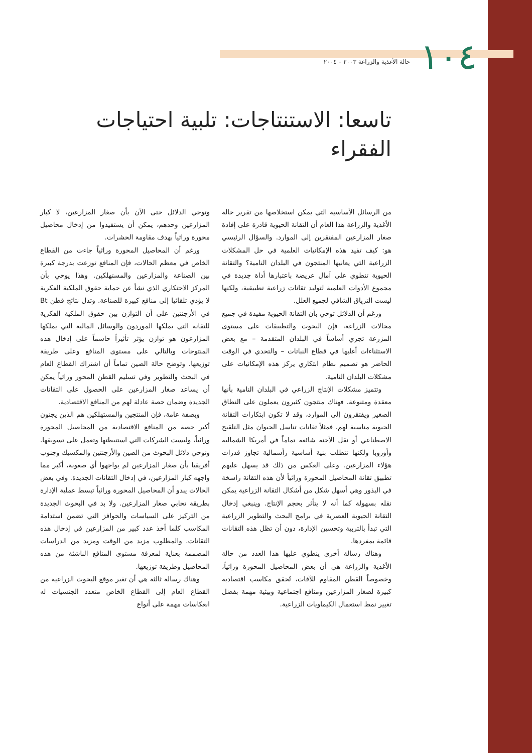١٠٤ حالة الأغذية والزراعة ٢٠٠٣ – ٢٠٠٤
تاسعا: الاستنتاجات: تلبية احتياجات الفقراء
من الرسائل الأساسية التي يمكن استخلاصها من تقرير حالة الأغذية والزراعة هذا العام أن التقانة الحيوية قادرة على إفادة صغار المزارعين المفتقرين إلى الموارد. والسؤال الرئيسي هو: كيف تفيد هذه الإمكانيات العلمية في حل المشكلات الزراعية التي يعانيها المنتجون في البلدان النامية؟ والتقانة الحيوية تنطوي على آمال عريضة باعتبارها أداة جديدة في مجموع الأدوات العلمية لتوليد تقانات زراعية تطبيقية، ولكنها ليست الترياق الشافي لجميع العلل.
ورغم أن الدلائل توحي بأن التقانة الحيوية مفيدة في جميع مجالات الزراعة، فإن البحوث والتطبيقات على مستوى المزرعة تجري أساساً في البلدان المتقدمة – مع بعض الاستثناءات أغلبها في قطاع النباتات – والتحدي في الوقت الحاضر هو تصميم نظام ابتكاري يركز هذه الإمكانيات على مشكلات البلدان النامية.
وتتميز مشكلات الإنتاج الزراعي في البلدان النامية بأنها معقدة ومتنوعة. فهناك منتجون كثيرون يعملون على النطاق الصغير ويفتقرون إلى الموارد، وقد لا تكون ابتكارات التقانة الحيوية مناسبة لهم. فمثلاً تقانات تناسل الحيوان مثل التلقيح الاصطناعي أو نقل الأجنة شائعة تماماً في أمريكا الشمالية وأوروبا ولكنها تتطلب بنية أساسية رأسمالية تجاوز قدرات هؤلاء المزارعين. وعلى العكس من ذلك قد يسهل عليهم تطبيق تقانة المحاصيل المحورة وراثياً لأن هذه التقانة راسخة في البذور وهي أسهل شكل من أشكال التقانة الزراعية يمكن نقله بسهولة كما أنه لا يتأثر بحجم الإنتاج. وينبغي إدخال التقانة الحيوية العصرية في برامج البحث والتطوير الزراعية التي تبدأ بالتربية وتحسين الإدارة، دون أن تظل هذه التقانات قائمة بمفردها.
وهناك رسالة أخرى ينطوي عليها هذا العدد من حالة الأغذية والزراعة هي أن بعض المحاصيل المحورة وراثياً، وخصوصاً القطن المقاوم للآفات، تُحقق مكاسب اقتصادية كبيرة لصغار المزارعين ومنافع اجتماعية وبيئية مهمة بفضل تغيير نمط استعمال الكيماويات الزراعية.
وتوحي الدلائل حتى الآن بأن صغار المزارعين، لا كبار المزارعين وحدهم، يمكن أن يستفيدوا من إدخال محاصيل محورة وراثياً بهدف مقاومة الحشرات.
ورغم أن المحاصيل المحورة وراثياً جاءت من القطاع الخاص في معظم الحالات، فإن المنافع توزعت بدرجة كبيرة بين الصناعة والمزارعين والمستهلكين. وهذا يوحي بأن المركز الاحتكاري الذي نشأ عن حماية حقوق الملكية الفكرية لا يؤدي تلقائيا إلى منافع كبيرة للصناعة. وتدل نتائج قطن Bt في الأرجنتين على أن التوازن بين حقوق الملكية الفكرية للتقانة التي يملكها الموردون والوسائل المالية التي يملكها المزارعون هو توازن يؤثر تأثيراً حاسماً على إدخال هذه المنتوجات وبالتالي على مستوى المنافع وعلى طريقة توزيعها. وتوضح حالة الصين تماماً أن اشتراك القطاع العام في البحث والتطوير وفي تسليم القطن المحور وراثياً يمكن أن يساعد صغار المزارعين على الحصول على التقانات الجديدة وضمان حصة عادلة لهم من المنافع الاقتصادية.
وبصفة عامة، فإن المنتجين والمستهلكين هم الذين يجنون أكبر حصة من المنافع الاقتصادية من المحاصيل المحورة وراثياً، وليست الشركات التي استنبطتها وتعمل على تسويقها. وتوحي دلائل البحوث من الصين والأرجنتين والمكسيك وجنوب أفريقيا بأن صغار المزارعين لم يواجهوا أي صعوبة، أكبر مما واجهه كبار المزارعين، في إدخال التقانات الجديدة. وفي بعض الحالات يبدو أن المحاصيل المحورة وراثياً تبسط عملية الإدارة بطريقة تحابي صغار المزارعين. ولا بد في البحوث الجديدة من التركيز على السياسات والحوافز التي تضمن استدامة المكاسب كلما أخذ عدد كبير من المزارعين في إدخال هذه التقانات. والمطلوب مزيد من الوقت ومزيد من الدراسات المصممة بعناية لمعرفة مستوى المنافع الناشئة من هذه المحاصيل وطريقة توزيعها.
وهناك رسالة ثالثة هي أن تغير موقع البحوث الزراعية من القطاع العام إلى القطاع الخاص متعدد الجنسيات له انعكاسات مهمة على أنواع